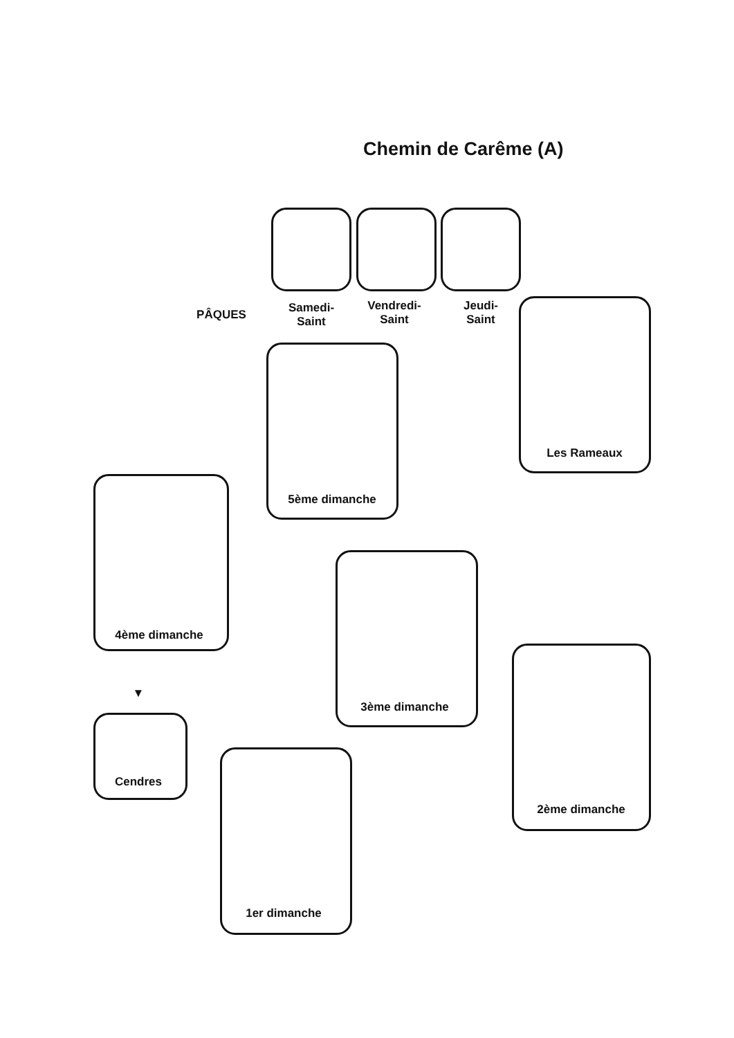Chemin de Carême (A)
PÂQUES
Samedi-
Saint
Vendredi-
Saint
Jeudi-
Saint
Les Rameaux
5ème dimanche
4ème dimanche
3ème dimanche
2ème dimanche
▼
Cendres
1er dimanche